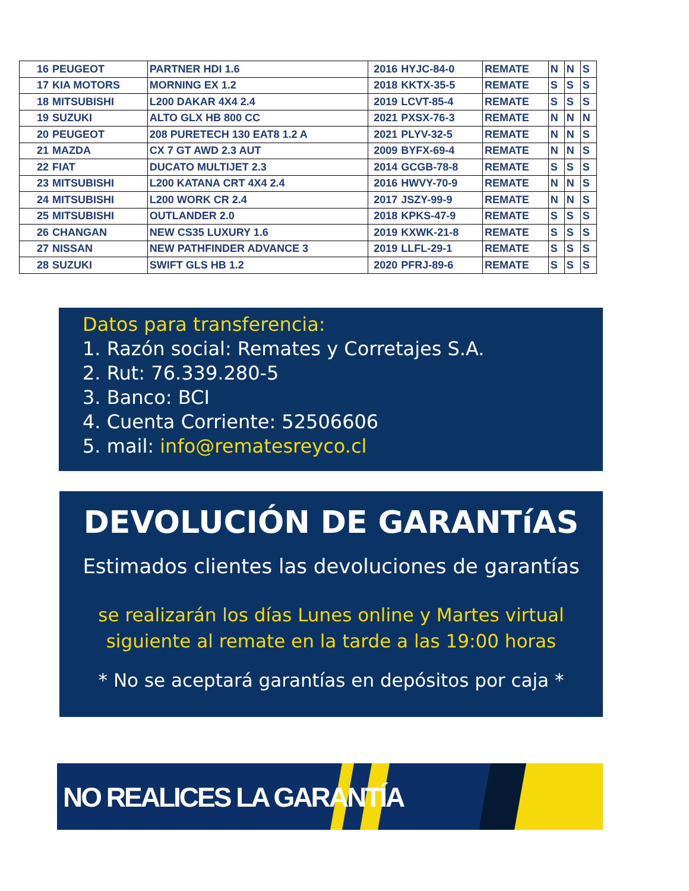| 16 | PEUGEOT | PARTNER HDI 1.6 | 2016 | HYJC-84-0 | REMATE | N | N | S |
| 17 | KIA MOTORS | MORNING EX 1.2 | 2018 | KKTX-35-5 | REMATE | S | S | S |
| 18 | MITSUBISHI | L200 DAKAR 4X4 2.4 | 2019 | LCVT-85-4 | REMATE | S | S | S |
| 19 | SUZUKI | ALTO GLX HB 800 CC | 2021 | PXSX-76-3 | REMATE | N | N | N |
| 20 | PEUGEOT | 208 PURETECH 130 EAT8 1.2 A | 2021 | PLYV-32-5 | REMATE | N | N | S |
| 21 | MAZDA | CX 7 GT AWD 2.3 AUT | 2009 | BYFX-69-4 | REMATE | N | N | S |
| 22 | FIAT | DUCATO MULTIJET 2.3 | 2014 | GCGB-78-8 | REMATE | S | S | S |
| 23 | MITSUBISHI | L200 KATANA CRT 4X4 2.4 | 2016 | HWVY-70-9 | REMATE | N | N | S |
| 24 | MITSUBISHI | L200 WORK CR 2.4 | 2017 | JSZY-99-9 | REMATE | N | N | S |
| 25 | MITSUBISHI | OUTLANDER 2.0 | 2018 | KPKS-47-9 | REMATE | S | S | S |
| 26 | CHANGAN | NEW CS35 LUXURY 1.6 | 2019 | KXWK-21-8 | REMATE | S | S | S |
| 27 | NISSAN | NEW PATHFINDER ADVANCE 3 | 2019 | LLFL-29-1 | REMATE | S | S | S |
| 28 | SUZUKI | SWIFT GLS HB 1.2 | 2020 | PFRJ-89-6 | REMATE | S | S | S |
Datos para transferencia:
1. Razón social: Remates y Corretajes S.A.
2. Rut: 76.339.280-5
3. Banco: BCI
4. Cuenta Corriente: 52506606
5. mail: info@rematesreyco.cl
DEVOLUCIÓN DE GARANTíAS
Estimados clientes las devoluciones de garantías
se realizarán los días Lunes online y Martes virtual
siguiente al remate en la tarde a las 19:00 horas
* No se aceptará garantías en depósitos por caja *
NO REALICES LA GARANTÍA